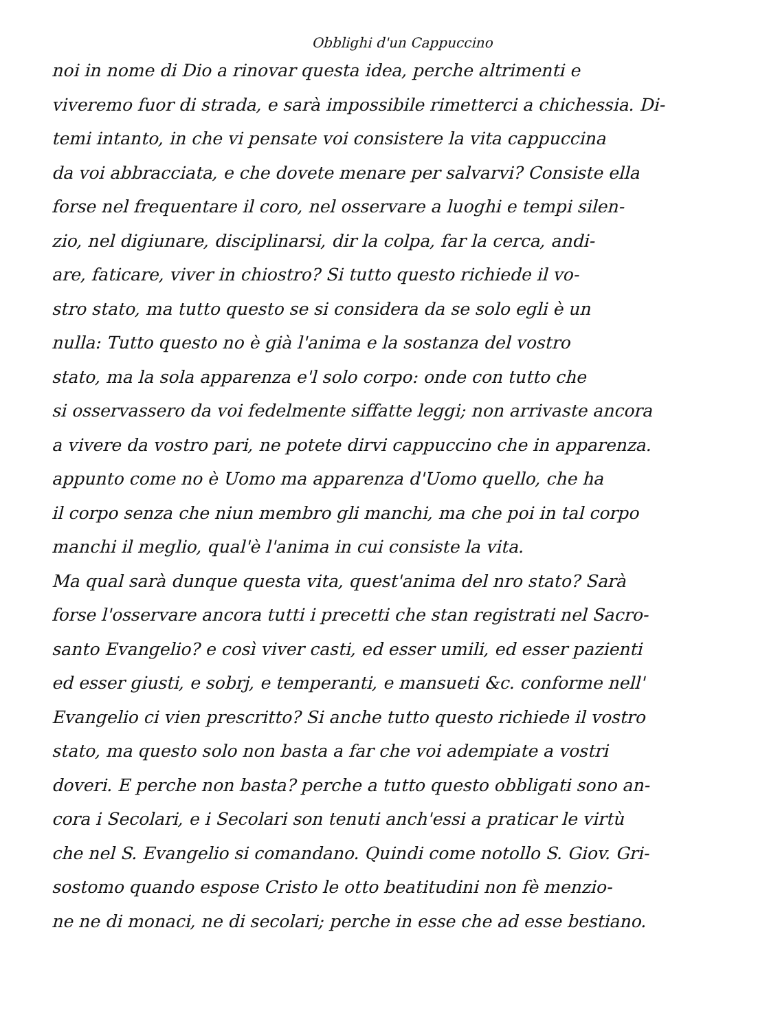Obblighi d'un Cappuccino
noi in nome di Dio a rinovar questa idea, perche altrimenti e
viveremo fuor di strada, e sarà impossibile rimetterci a chichessia. Di-
temi intanto, in che vi pensate voi consistere la vita cappuccina
da voi abbracciata, e che dovete menare per salvarvi? Consiste ella
forse nel frequentare il coro, nel osservare a luoghi e tempi silen-
zio, nel digiunare, disciplinarsi, dir la colpa, far la cerca, andi-
are, faticare, viver in chiostro? Si tutto questo richiede il vo-
stro stato, ma tutto questo se si considera da se solo egli è un
nulla: Tutto questo no è già l'anima e la sostanza del vostro
stato, ma la sola apparenza e'l solo corpo: onde con tutto che
si osservassero da voi fedelmente siffatte leggi; non arrivaste ancora
a vivere da vostro pari, ne potete dirvi cappuccino che in apparenza.
appunto come no è Uomo ma apparenza d'Uomo quello, che ha
il corpo senza che niun membro gli manchi, ma che poi in tal corpo
manchi il meglio, qual'è l'anima in cui consiste la vita.
Ma qual sarà dunque questa vita, quest'anima del nro stato? Sarà
forse l'osservare ancora tutti i precetti che stan registrati nel Sacro-
santo Evangelio? e così viver casti, ed esser umili, ed esser pazienti
ed esser giusti, e sobrj, e temperanti, e mansueti &c. conforme nell'
Evangelio ci vien prescritto? Si anche tutto questo richiede il vostro
stato, ma questo solo non basta a far che voi adempiate a vostri
doveri. E perche non basta? perche a tutto questo obbligati sono an-
cora i Secolari, e i Secolari son tenuti anch'essi a praticar le virtù
che nel S. Evangelio si comandano. Quindi come notollo S. Giov. Gri-
sostomo quando espose Cristo le otto beatitudini non fè menzio-
ne ne di monaci, ne di secolari; perche in esse che ad esse bestiano.